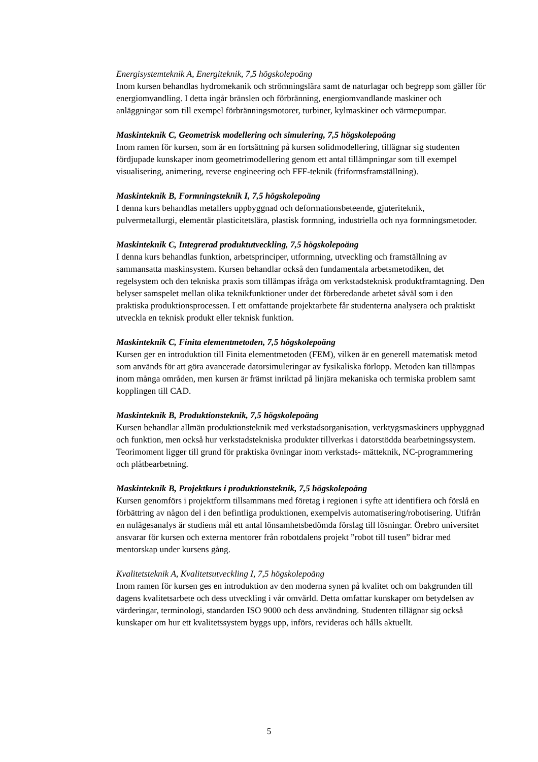Energisystemteknik A, Energiteknik, 7,5 högskolepoäng
Inom kursen behandlas hydromekanik och strömningslära samt de naturlagar och begrepp som gäller för energiomvandling. I detta ingår bränslen och förbränning, energiomvandlande maskiner och anläggningar som till exempel förbränningsmotorer, turbiner, kylmaskiner och värmepumpar.
Maskinteknik C, Geometrisk modellering och simulering, 7,5 högskolepoäng
Inom ramen för kursen, som är en fortsättning på kursen solidmodellering, tillägnar sig studenten fördjupade kunskaper inom geometrimodellering genom ett antal tillämpningar som till exempel visualisering, animering, reverse engineering och FFF-teknik (friformsframställning).
Maskinteknik B, Formningsteknik I, 7,5 högskolepoäng
I denna kurs behandlas metallers uppbyggnad och deformationsbeteende, gjuteriteknik, pulvermetallurgi, elementär plasticitetslära, plastisk formning, industriella och nya formningsmetoder.
Maskinteknik C, Integrerad produktutveckling, 7,5 högskolepoäng
I denna kurs behandlas funktion, arbetsprinciper, utformning, utveckling och framställning av sammansatta maskinsystem. Kursen behandlar också den fundamentala arbetsmetodiken, det regelsystem och den tekniska praxis som tillämpas ifråga om verkstadsteknisk produktframtagning. Den belyser samspelet mellan olika teknikfunktioner under det förberedande arbetet såväl som i den praktiska produktionsprocessen. I ett omfattande projektarbete får studenterna analysera och praktiskt utveckla en teknisk produkt eller teknisk funktion.
Maskinteknik C, Finita elementmetoden, 7,5 högskolepoäng
Kursen ger en introduktion till Finita elementmetoden (FEM), vilken är en generell matematisk metod som används för att göra avancerade datorsimuleringar av fysikaliska förlopp. Metoden kan tillämpas inom många områden, men kursen är främst inriktad på linjära mekaniska och termiska problem samt kopplingen till CAD.
Maskinteknik B, Produktionsteknik, 7,5 högskolepoäng
Kursen behandlar allmän produktionsteknik med verkstadsorganisation, verktygsmaskiners uppbyggnad och funktion, men också hur verkstadstekniska produkter tillverkas i datorstödda bearbetningssystem. Teorimoment ligger till grund för praktiska övningar inom verkstads- mätteknik, NC-programmering och plåtbearbetning.
Maskinteknik B, Projektkurs i produktionsteknik, 7,5 högskolepoäng
Kursen genomförs i projektform tillsammans med företag i regionen i syfte att identifiera och förslå en förbättring av någon del i den befintliga produktionen, exempelvis automatisering/robotisering. Utifrån en nulägesanalys är studiens mål ett antal lönsamhetsbedömda förslag till lösningar. Örebro universitet ansvarar för kursen och externa mentorer från robotdalens projekt ”robot till tusen” bidrar med mentorskap under kursens gång.
Kvalitetsteknik A, Kvalitetsutveckling I, 7,5 högskolepoäng
Inom ramen för kursen ges en introduktion av den moderna synen på kvalitet och om bakgrunden till dagens kvalitetsarbete och dess utveckling i vår omvärld. Detta omfattar kunskaper om betydelsen av värderingar, terminologi, standarden ISO 9000 och dess användning. Studenten tillägnar sig också kunskaper om hur ett kvalitetssystem byggs upp, införs, revideras och hålls aktuellt.
5